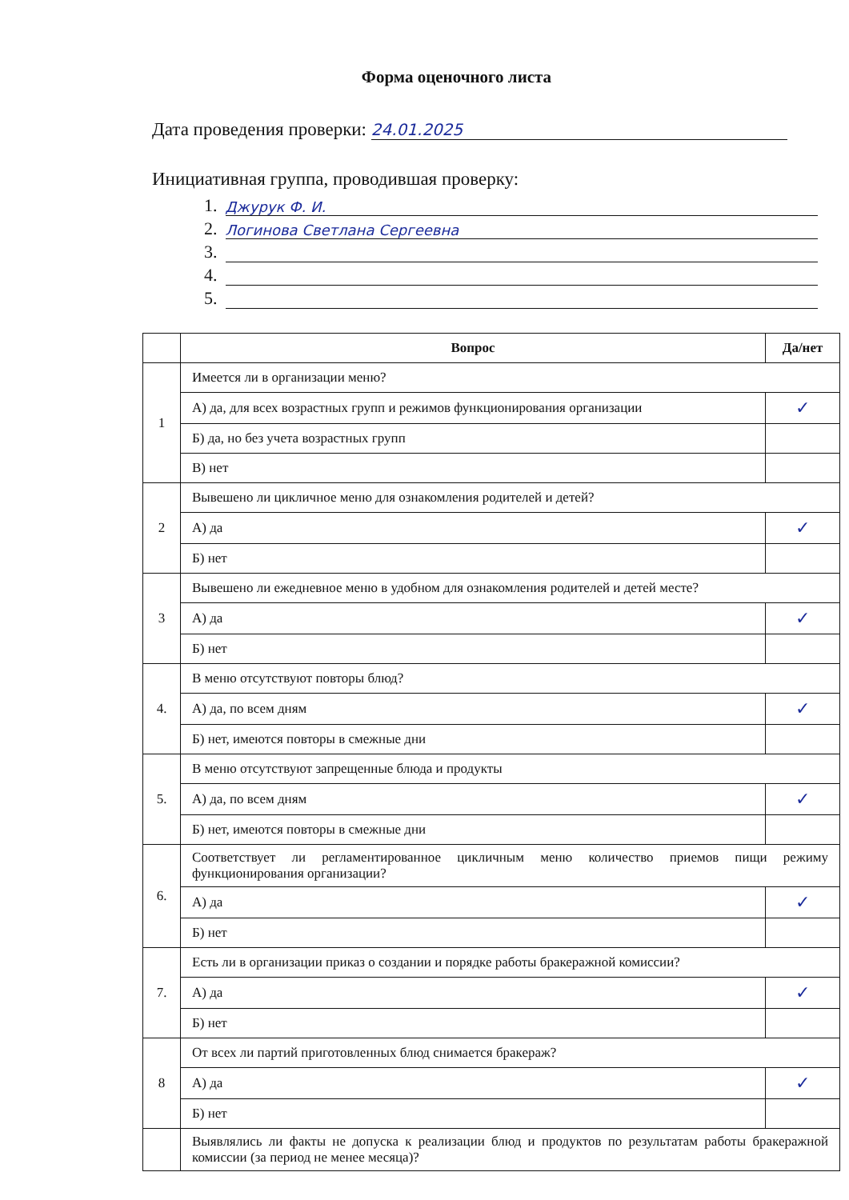Форма оценочного листа
Дата проведения проверки: 24.01.2025
Инициативная группа, проводившая проверку:
1. Джурук Ф. И.
2. Логинова Светлана Сергеевна
3.
4.
5.
| | Вопрос | Да/нет |
| --- | --- | --- |
| 1 | Имеется ли в организации меню? | |
| | А) да, для всех возрастных групп и режимов функционирования организации | ✓ |
| | Б) да, но без учета возрастных групп | |
| | В) нет | |
| 2 | Вывешено ли цикличное меню для ознакомления родителей и детей? | |
| | А) да | ✓ |
| | Б) нет | |
| 3 | Вывешено ли ежедневное меню в удобном для ознакомления родителей и детей месте? | |
| | А) да | ✓ |
| | Б) нет | |
| 4. | В меню отсутствуют повторы блюд? | |
| | А) да, по всем дням | ✓ |
| | Б) нет, имеются повторы в смежные дни | |
| 5. | В меню отсутствуют запрещенные блюда и продукты | |
| | А) да, по всем дням | ✓ |
| | Б) нет, имеются повторы в смежные дни | |
| 6. | Соответствует ли регламентированное цикличным меню количество приемов пищи режиму функционирования организации? | |
| | А) да | ✓ |
| | Б) нет | |
| 7. | Есть ли в организации приказ о создании и порядке работы бракеражной комиссии? | |
| | А) да | ✓ |
| | Б) нет | |
| 8 | От всех ли партий приготовленных блюд снимается бракераж? | |
| | А) да | ✓ |
| | Б) нет | |
| | Выявлялись ли факты не допуска к реализации блюд и продуктов по результатам работы бракеражной комиссии (за период не менее месяца)? | |